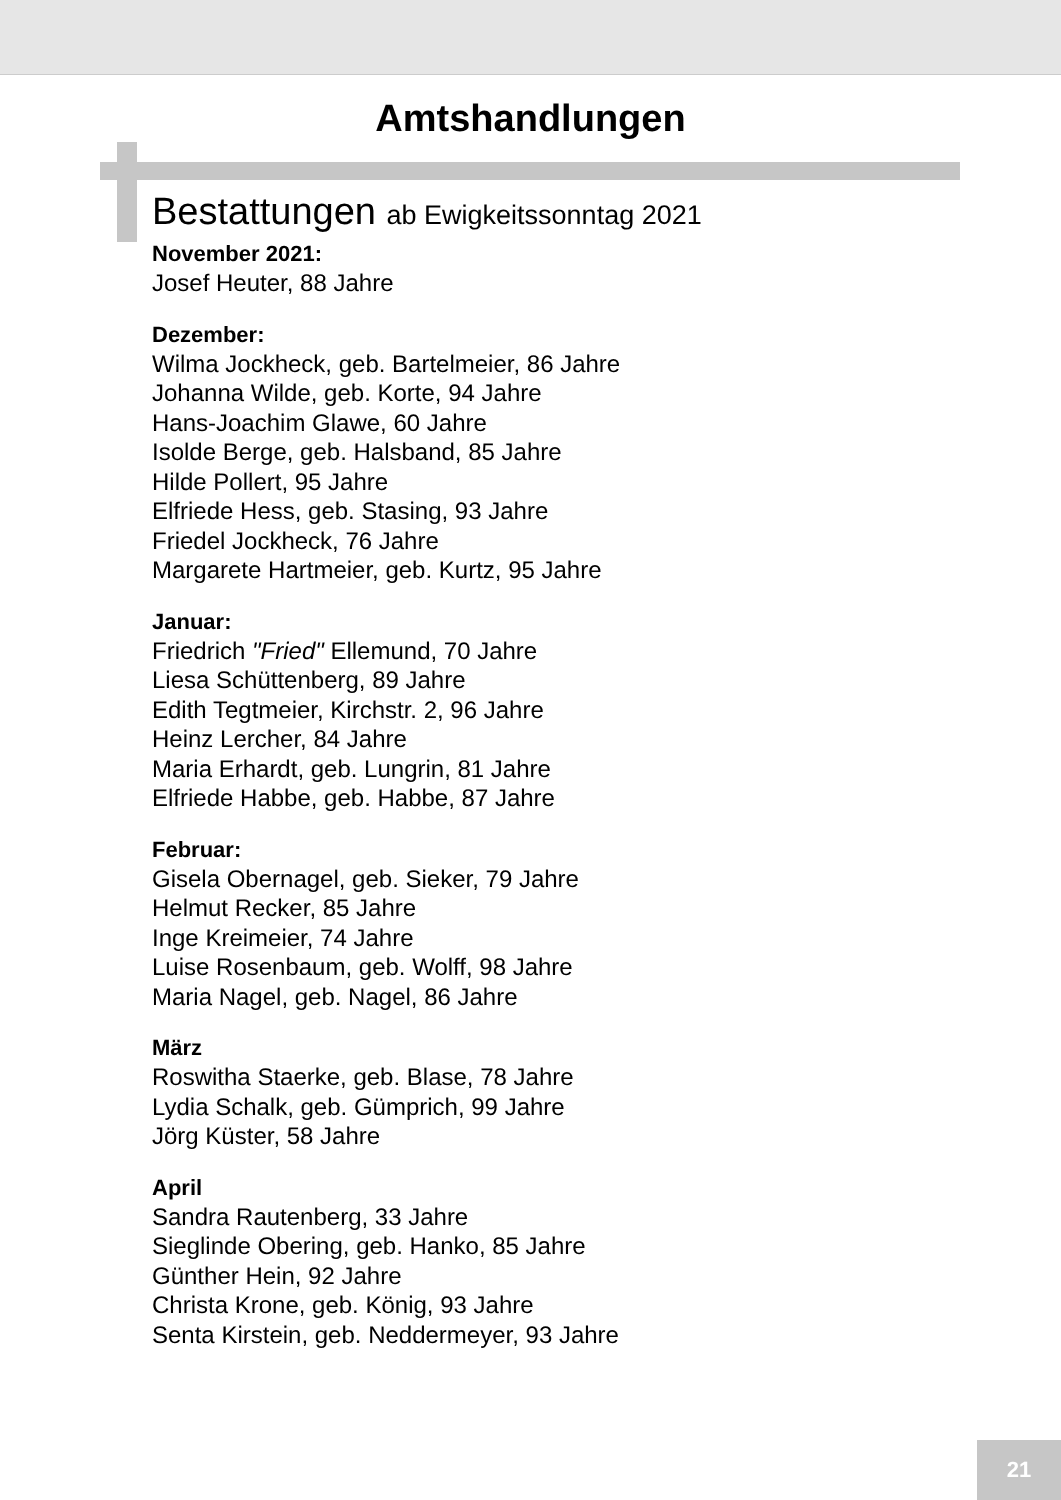Amtshandlungen
Bestattungen ab Ewigkeitssonntag 2021
November 2021:
Josef Heuter, 88 Jahre
Dezember:
Wilma Jockheck, geb. Bartelmeier, 86 Jahre
Johanna Wilde, geb. Korte, 94 Jahre
Hans-Joachim Glawe, 60 Jahre
Isolde Berge, geb. Halsband, 85 Jahre
Hilde Pollert, 95 Jahre
Elfriede Hess, geb. Stasing, 93 Jahre
Friedel Jockheck, 76 Jahre
Margarete Hartmeier, geb. Kurtz, 95 Jahre
Januar:
Friedrich "Fried" Ellemund, 70 Jahre
Liesa Schüttenberg, 89 Jahre
Edith Tegtmeier, Kirchstr. 2, 96 Jahre
Heinz Lercher, 84 Jahre
Maria Erhardt, geb. Lungrin, 81 Jahre
Elfriede Habbe, geb. Habbe, 87 Jahre
Februar:
Gisela Obernagel, geb. Sieker, 79 Jahre
Helmut Recker, 85 Jahre
Inge Kreimeier, 74 Jahre
Luise Rosenbaum, geb. Wolff, 98 Jahre
Maria Nagel, geb. Nagel, 86 Jahre
März
Roswitha Staerke, geb. Blase, 78 Jahre
Lydia Schalk, geb. Gümprich, 99 Jahre
Jörg Küster, 58 Jahre
April
Sandra Rautenberg, 33 Jahre
Sieglinde Obering, geb. Hanko, 85 Jahre
Günther Hein, 92 Jahre
Christa Krone, geb. König, 93 Jahre
Senta Kirstein, geb. Neddermeyer, 93 Jahre
21